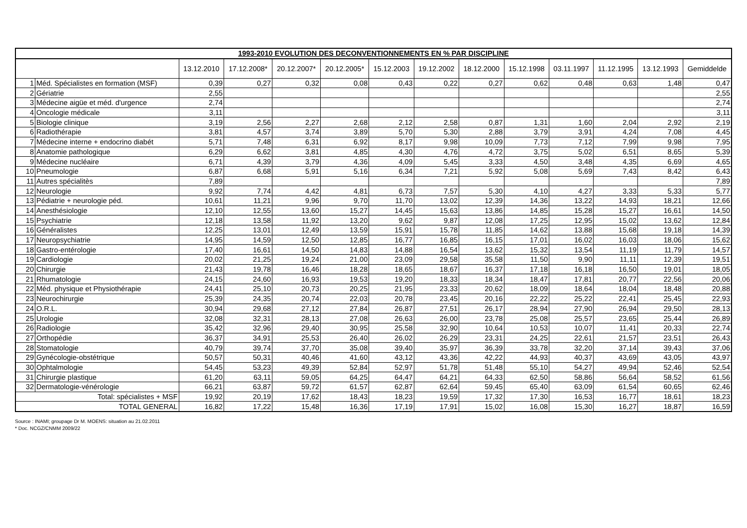| 1993-2010 EVOLUTION DES DECONVENTIONNEMENTS EN % PAR DISCIPLINE | | | | | | | | | | | | | |
| --- | --- | --- | --- | --- | --- | --- | --- | --- | --- | --- | --- | --- | --- |
| | | 13.12.2010 | 17.12.2008* | 20.12.2007* | 20.12.2005* | 15.12.2003 | 19.12.2002 | 18.12.2000 | 15.12.1998 | 03.11.1997 | 11.12.1995 | 13.12.1993 | Gemiddelde |
| 1 | Méd. Spécialistes en formation (MSF) | 0,39 | 0,27 | 0,32 | 0,08 | 0,43 | 0,22 | 0,27 | 0,62 | 0,48 | 0,63 | 1,48 | 0,47 |
| 2 | Gériatrie | 2,55 | | | | | | | | | | | 2,55 |
| 3 | Médecine aigüe et méd. d'urgence | 2,74 | | | | | | | | | | | 2,74 |
| 4 | Oncologie médicale | 3,11 | | | | | | | | | | | 3,11 |
| 5 | Biologie clinique | 3,19 | 2,56 | 2,27 | 2,68 | 2,12 | 2,58 | 0,87 | 1,31 | 1,60 | 2,04 | 2,92 | 2,19 |
| 6 | Radiothérapie | 3,81 | 4,57 | 3,74 | 3,89 | 5,70 | 5,30 | 2,88 | 3,79 | 3,91 | 4,24 | 7,08 | 4,45 |
| 7 | Médecine interne + endocrino diabét | 5,71 | 7,48 | 6,31 | 6,92 | 8,17 | 9,98 | 10,09 | 7,73 | 7,12 | 7,99 | 9,98 | 7,95 |
| 8 | Anatomie pathologique | 6,29 | 6,62 | 3,81 | 4,85 | 4,30 | 4,76 | 4,72 | 3,75 | 5,02 | 6,51 | 8,65 | 5,39 |
| 9 | Médecine nucléaire | 6,71 | 4,39 | 3,79 | 4,36 | 4,09 | 5,45 | 3,33 | 4,50 | 3,48 | 4,35 | 6,69 | 4,65 |
| 10 | Pneumologie | 6,87 | 6,68 | 5,91 | 5,16 | 6,34 | 7,21 | 5,92 | 5,08 | 5,69 | 7,43 | 8,42 | 6,43 |
| 11 | Autres spécialitès | 7,89 | | | | | | | | | | | 7,89 |
| 12 | Neurologie | 9,92 | 7,74 | 4,42 | 4,81 | 6,73 | 7,57 | 5,30 | 4,10 | 4,27 | 3,33 | 5,33 | 5,77 |
| 13 | Pédiatrie + neurologie péd. | 10,61 | 11,21 | 9,96 | 9,70 | 11,70 | 13,02 | 12,39 | 14,36 | 13,22 | 14,93 | 18,21 | 12,66 |
| 14 | Anesthésiologie | 12,10 | 12,55 | 13,60 | 15,27 | 14,45 | 15,63 | 13,86 | 14,85 | 15,28 | 15,27 | 16,61 | 14,50 |
| 15 | Psychiatrie | 12,18 | 13,58 | 11,92 | 13,20 | 9,62 | 9,87 | 12,08 | 17,25 | 12,95 | 15,02 | 13,62 | 12,84 |
| 16 | Généralistes | 12,25 | 13,01 | 12,49 | 13,59 | 15,91 | 15,78 | 11,85 | 14,62 | 13,88 | 15,68 | 19,18 | 14,39 |
| 17 | Neuropsychiatrie | 14,95 | 14,59 | 12,50 | 12,85 | 16,77 | 16,85 | 16,15 | 17,01 | 16,02 | 16,03 | 18,06 | 15,62 |
| 18 | Gastro-entérologie | 17,40 | 16,61 | 14,50 | 14,83 | 14,88 | 16,54 | 13,62 | 15,32 | 13,54 | 11,19 | 11,79 | 14,57 |
| 19 | Cardiologie | 20,02 | 21,25 | 19,24 | 21,00 | 23,09 | 29,58 | 35,58 | 11,50 | 9,90 | 11,11 | 12,39 | 19,51 |
| 20 | Chirurgie | 21,43 | 19,78 | 16,46 | 18,28 | 18,65 | 18,67 | 16,37 | 17,18 | 16,18 | 16,50 | 19,01 | 18,05 |
| 21 | Rhumatologie | 24,15 | 24,60 | 16,93 | 19,53 | 19,20 | 18,33 | 18,34 | 18,47 | 17,81 | 20,77 | 22,56 | 20,06 |
| 22 | Méd. physique et Physiothérapie | 24,41 | 25,10 | 20,73 | 20,25 | 21,95 | 23,33 | 20,62 | 18,09 | 18,64 | 18,04 | 18,48 | 20,88 |
| 23 | Neurochirurgie | 25,39 | 24,35 | 20,74 | 22,03 | 20,78 | 23,45 | 20,16 | 22,22 | 25,22 | 22,41 | 25,45 | 22,93 |
| 24 | O.R.L. | 30,94 | 29,68 | 27,12 | 27,84 | 26,87 | 27,51 | 26,17 | 28,94 | 27,90 | 26,94 | 29,50 | 28,13 |
| 25 | Urologie | 32,08 | 32,31 | 28,13 | 27,08 | 26,63 | 26,00 | 23,78 | 25,08 | 25,57 | 23,65 | 25,44 | 26,89 |
| 26 | Radiologie | 35,42 | 32,96 | 29,40 | 30,95 | 25,58 | 32,90 | 10,64 | 10,53 | 10,07 | 11,41 | 20,33 | 22,74 |
| 27 | Orthopédie | 36,37 | 34,91 | 25,53 | 26,40 | 26,02 | 26,29 | 23,31 | 24,25 | 22,61 | 21,57 | 23,51 | 26,43 |
| 28 | Stomatologie | 40,79 | 39,74 | 37,70 | 35,08 | 39,40 | 35,97 | 36,39 | 33,78 | 32,20 | 37,14 | 39,43 | 37,06 |
| 29 | Gynécologie-obstétrique | 50,57 | 50,31 | 40,46 | 41,60 | 43,12 | 43,36 | 42,22 | 44,93 | 40,37 | 43,69 | 43,05 | 43,97 |
| 30 | Ophtalmologie | 54,45 | 53,23 | 49,39 | 52,84 | 52,97 | 51,78 | 51,48 | 55,10 | 54,27 | 49,94 | 52,46 | 52,54 |
| 31 | Chirurgie plastique | 61,20 | 63,11 | 59,05 | 64,25 | 64,47 | 64,21 | 64,33 | 62,50 | 58,86 | 56,64 | 58,52 | 61,56 |
| 32 | Dermatologie-vénérologie | 66,21 | 63,87 | 59,72 | 61,57 | 62,87 | 62,64 | 59,45 | 65,40 | 63,09 | 61,54 | 60,65 | 62,46 |
| Total: spécialistes + MSF | | 19,92 | 20,19 | 17,62 | 18,43 | 18,23 | 19,59 | 17,32 | 17,30 | 16,53 | 16,77 | 18,61 | 18,23 |
| TOTAL GENERAL | | 16,82 | 17,22 | 15,48 | 16,36 | 17,19 | 17,91 | 15,02 | 16,08 | 15,30 | 16,27 | 18,87 | 16,59 |
Source : INAMI; groupage Dr M. MOENS: situation au 21.02.2011
* Doc. NCGZ/CNMM 2009/22